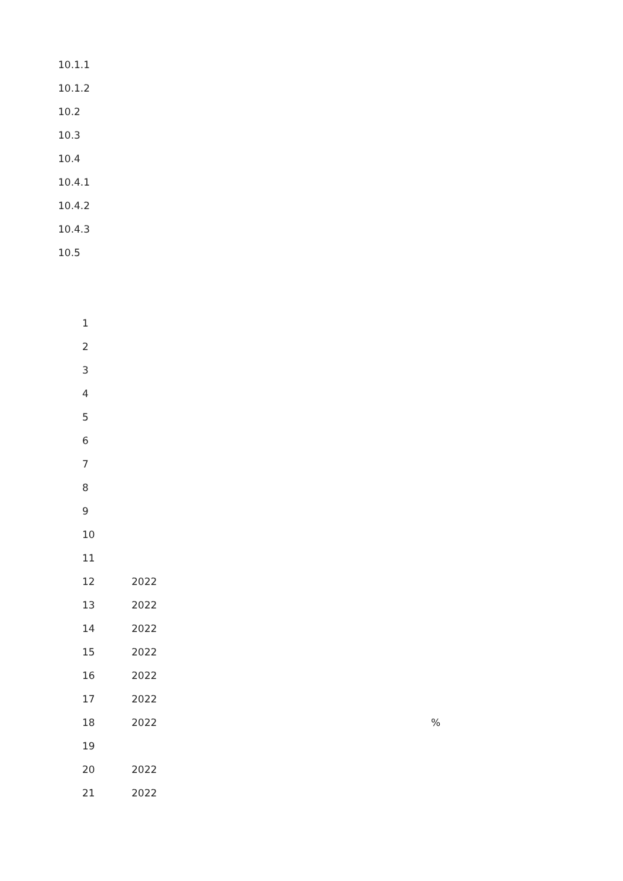10.1.1
10.1.2
10.2
10.3
10.4
10.4.1
10.4.2
10.4.3
10.5
1
2
3
4
5
6
7
8
9
10
11
12 2022
13 2022
14 2022
15 2022
16 2022
17 2022
18 2022 %
19
20 2022
21 2022